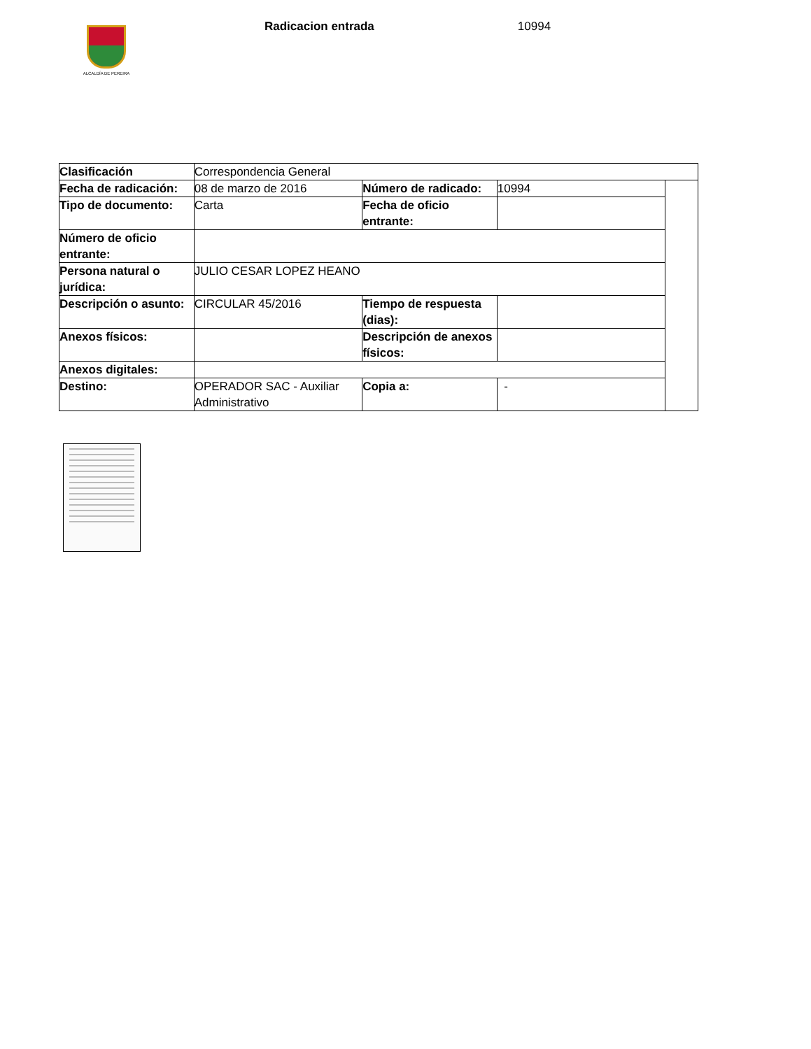ALCALDÍA DE PEREIRA
Radicacion entrada 10994
| Clasificación | Correspondencia General | | | |
| Fecha de radicación: | 08 de marzo de 2016 | Número de radicado: | 10994 | |
| Tipo de documento: | Carta | Fecha de oficio entrante: | | |
| Número de oficio entrante: | | | | |
| Persona natural o jurídica: | JULIO CESAR LOPEZ HEANO | | | |
| Descripción o asunto: | CIRCULAR 45/2016 | Tiempo de respuesta (dias): | | |
| Anexos físicos: | | Descripción de anexos físicos: | | |
| Anexos digitales: | | | | |
| Destino: | OPERADOR SAC - Auxiliar Administrativo | Copia a: | - | |